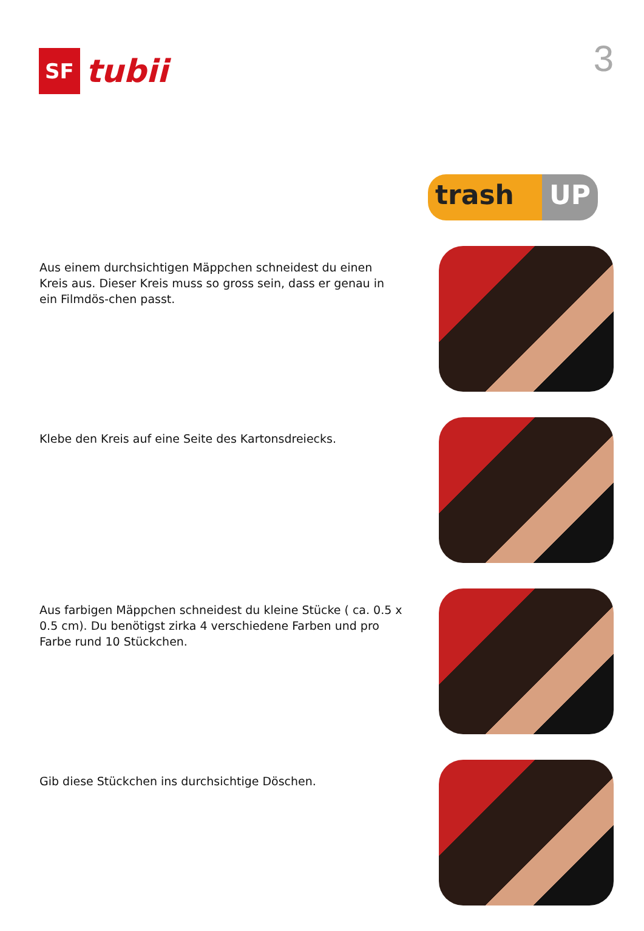SF
tubii
3
trash UP
Aus einem durchsichtigen Mäppchen schneidest du einen Kreis aus. Dieser Kreis muss so gross sein, dass er genau in ein Filmdös-chen passt.
Klebe den Kreis auf eine Seite des Kartonsdreiecks.
Aus farbigen Mäppchen schneidest du kleine Stücke ( ca. 0.5 x 0.5 cm). Du benötigst zirka 4 verschiedene Farben und pro Farbe rund 10 Stückchen.
Gib diese Stückchen ins durchsichtige Döschen.